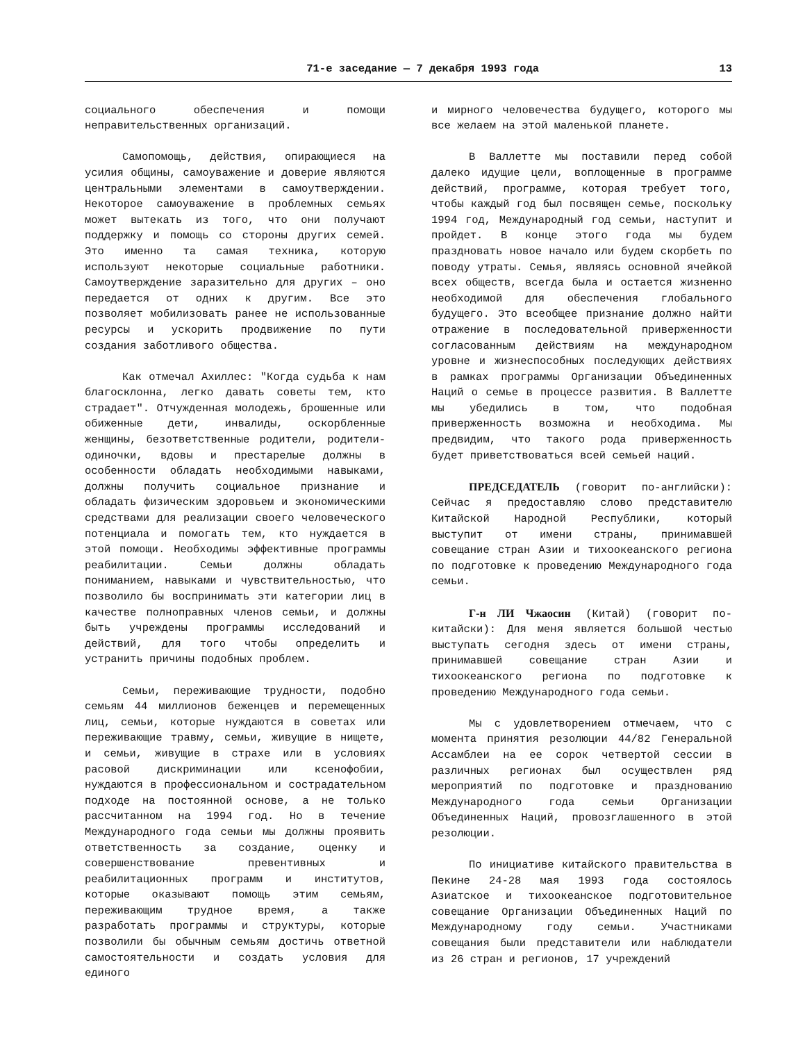71-е заседание — 7 декабря 1993 года 13
социального обеспечения и помощи неправительственных организаций.
Самопомощь, действия, опирающиеся на усилия общины, самоуважение и доверие являются центральными элементами в самоутверждении. Некоторое самоуважение в проблемных семьях может вытекать из того, что они получают поддержку и помощь со стороны других семей. Это именно та самая техника, которую используют некоторые социальные работники. Самоутверждение заразительно для других – оно передается от одних к другим. Все это позволяет мобилизовать ранее не использованные ресурсы и ускорить продвижение по пути создания заботливого общества.
Как отмечал Ахиллес: "Когда судьба к нам благосклонна, легко давать советы тем, кто страдает". Отчужденная молодежь, брошенные или обиженные дети, инвалиды, оскорбленные женщины, безответственные родители, родители-одиночки, вдовы и престарелые должны в особенности обладать необходимыми навыками, должны получить социальное признание и обладать физическим здоровьем и экономическими средствами для реализации своего человеческого потенциала и помогать тем, кто нуждается в этой помощи. Необходимы эффективные программы реабилитации. Семьи должны обладать пониманием, навыками и чувствительностью, что позволило бы воспринимать эти категории лиц в качестве полноправных членов семьи, и должны быть учреждены программы исследований и действий, для того чтобы определить и устранить причины подобных проблем.
Семьи, переживающие трудности, подобно семьям 44 миллионов беженцев и перемещенных лиц, семьи, которые нуждаются в советах или переживающие травму, семьи, живущие в нищете, и семьи, живущие в страхе или в условиях расовой дискриминации или ксенофобии, нуждаются в профессиональном и сострадательном подходе на постоянной основе, а не только рассчитанном на 1994 год. Но в течение Международного года семьи мы должны проявить ответственность за создание, оценку и совершенствование превентивных и реабилитационных программ и институтов, которые оказывают помощь этим семьям, переживающим трудное время, а также разработать программы и структуры, которые позволили бы обычным семьям достичь ответной самостоятельности и создать условия для единого
и мирного человечества будущего, которого мы все желаем на этой маленькой планете.
В Валлетте мы поставили перед собой далеко идущие цели, воплощенные в программе действий, программе, которая требует того, чтобы каждый год был посвящен семье, поскольку 1994 год, Международный год семьи, наступит и пройдет. В конце этого года мы будем праздновать новое начало или будем скорбеть по поводу утраты. Семья, являясь основной ячейкой всех обществ, всегда была и остается жизненно необходимой для обеспечения глобального будущего. Это всеобщее признание должно найти отражение в последовательной приверженности согласованным действиям на международном уровне и жизнеспособных последующих действиях в рамках программы Организации Объединенных Наций о семье в процессе развития. В Валлетте мы убедились в том, что подобная приверженность возможна и необходима. Мы предвидим, что такого рода приверженность будет приветствоваться всей семьей наций.
ПРЕДСЕДАТЕЛЬ (говорит по-английски): Сейчас я предоставляю слово представителю Китайской Народной Республики, который выступит от имени страны, принимавшей совещание стран Азии и тихоокеанского региона по подготовке к проведению Международного года семьи.
Г-н ЛИ Чжаосин (Китай) (говорит по-китайски): Для меня является большой честью выступать сегодня здесь от имени страны, принимавшей совещание стран Азии и тихоокеанского региона по подготовке к проведению Международного года семьи.
Мы с удовлетворением отмечаем, что с момента принятия резолюции 44/82 Генеральной Ассамблеи на ее сорок четвертой сессии в различных регионах был осуществлен ряд мероприятий по подготовке и празднованию Международного года семьи Организации Объединенных Наций, провозглашенного в этой резолюции.
По инициативе китайского правительства в Пекине 24-28 мая 1993 года состоялось Азиатское и тихоокеанское подготовительное совещание Организации Объединенных Наций по Международному году семьи. Участниками совещания были представители или наблюдатели из 26 стран и регионов, 17 учреждений